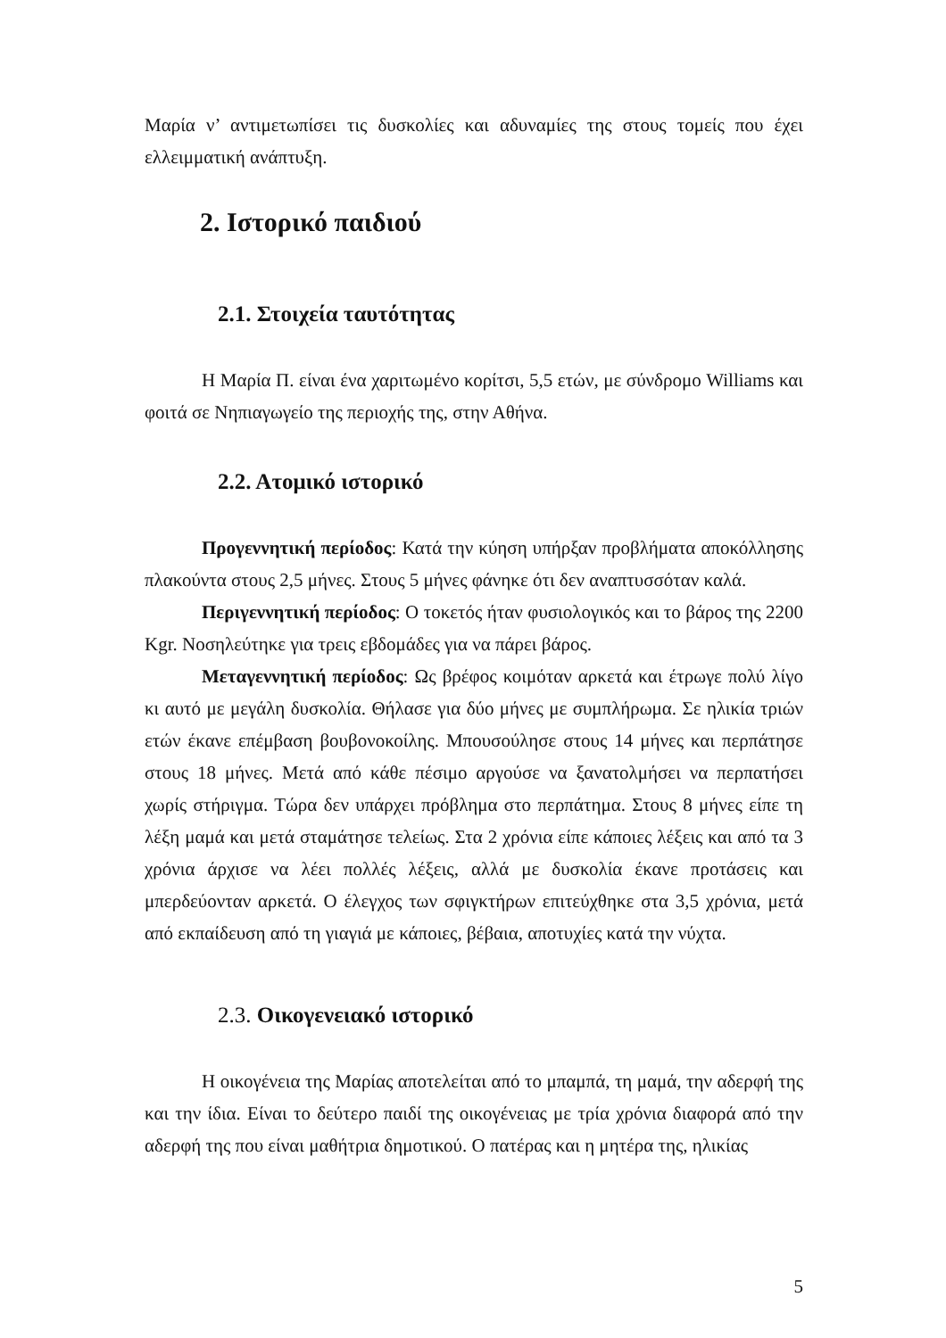Μαρία ν’ αντιμετωπίσει τις δυσκολίες και αδυναμίες της στους τομείς που έχει ελλειμματική ανάπτυξη.
2. Ιστορικό παιδιού
2.1. Στοιχεία ταυτότητας
Η Μαρία Π. είναι ένα χαριτωμένο κορίτσι, 5,5 ετών, με σύνδρομο Williams και φοιτά σε Νηπιαγωγείο της περιοχής της, στην Αθήνα.
2.2. Ατομικό ιστορικό
Προγεννητική περίοδος: Κατά την κύηση υπήρξαν προβλήματα αποκόλλησης πλακούντα στους 2,5 μήνες. Στους 5 μήνες φάνηκε ότι δεν αναπτυσσόταν καλά.
Περιγεννητική περίοδος: Ο τοκετός ήταν φυσιολογικός και το βάρος της 2200 Kgr. Νοσηλεύτηκε για τρεις εβδομάδες για να πάρει βάρος.
Μεταγεννητική περίοδος: Ως βρέφος κοιμόταν αρκετά και έτρωγε πολύ λίγο κι αυτό με μεγάλη δυσκολία. Θήλασε για δύο μήνες με συμπλήρωμα. Σε ηλικία τριών ετών έκανε επέμβαση βουβονοκοίλης. Μπουσούλησε στους 14 μήνες και περπάτησε στους 18 μήνες. Μετά από κάθε πέσιμο αργούσε να ξανατολμήσει να περπατήσει χωρίς στήριγμα. Τώρα δεν υπάρχει πρόβλημα στο περπάτημα. Στους 8 μήνες είπε τη λέξη μαμά και μετά σταμάτησε τελείως. Στα 2 χρόνια είπε κάποιες λέξεις και από τα 3 χρόνια άρχισε να λέει πολλές λέξεις, αλλά με δυσκολία έκανε προτάσεις και μπερδεύονταν αρκετά. Ο έλεγχος των σφιγκτήρων επιτεύχθηκε στα 3,5 χρόνια, μετά από εκπαίδευση από τη γιαγιά με κάποιες, βέβαια, αποτυχίες κατά την νύχτα.
2.3. Οικογενειακό ιστορικό
Η οικογένεια της Μαρίας αποτελείται από το μπαμπά, τη μαμά, την αδερφή της και την ίδια. Είναι το δεύτερο παιδί της οικογένειας με τρία χρόνια διαφορά από την αδερφή της που είναι μαθήτρια δημοτικού. Ο πατέρας και η μητέρα της, ηλικίας
5